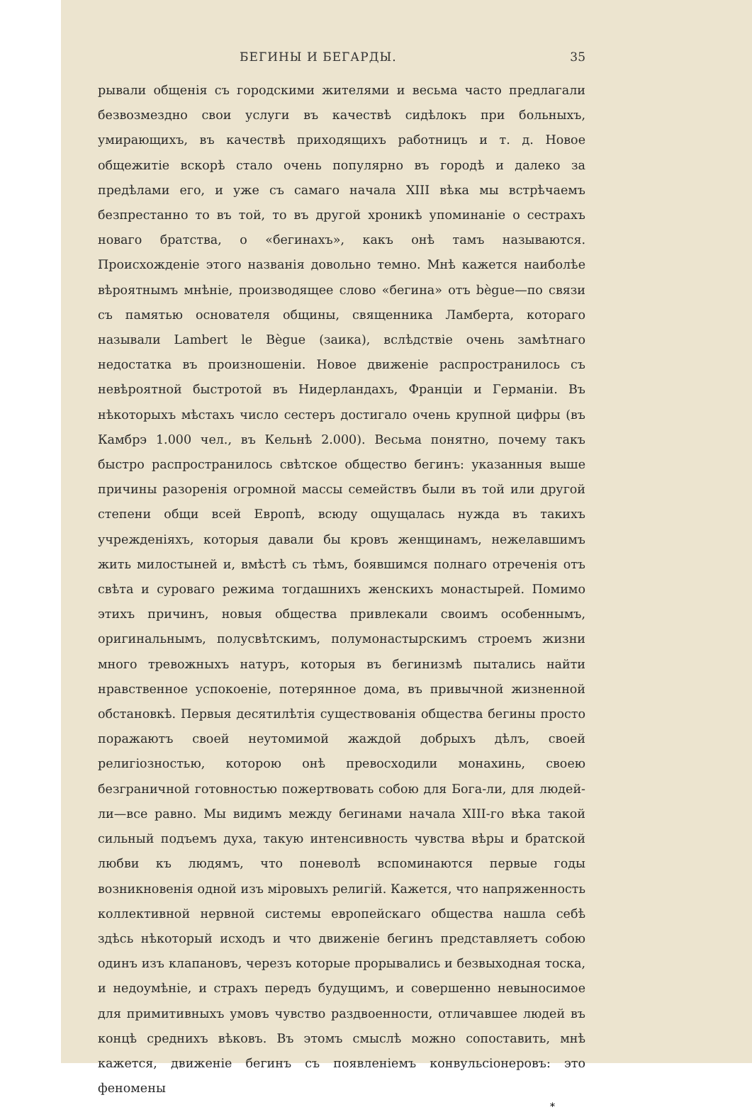БЕГИНЫ И БЕГАРДЫ. 35
рывали общенія съ городскими жителями и весьма часто предлагали безвозмездно свои услуги въ качествѣ сидѣлокъ при больныхъ, умирающихъ, въ качествѣ приходящихъ работницъ и т. д. Новое общежитіе вскорѣ стало очень популярно въ городѣ и далеко за предѣлами его, и уже съ самаго начала XIII вѣка мы встрѣчаемъ безпрестанно то въ той, то въ другой хроникѣ упоминаніе о сестрахъ новаго братства, о «бегинахъ», какъ онѣ тамъ называются. Происхожденіе этого названія довольно темно. Мнѣ кажется наиболѣе вѣроятнымъ мнѣніе, производящее слово «бегина» отъ bègue—по связи съ памятью основателя общины, священника Ламберта, котораго называли Lambert le Bègue (заика), вслѣдствіе очень замѣтнаго недостатка въ произношеніи. Новое движеніе распространилось съ невѣроятной быстротой въ Нидерландахъ, Франціи и Германіи. Въ нѣкоторыхъ мѣстахъ число сестеръ достигало очень крупной цифры (въ Камбрэ 1.000 чел., въ Кельнѣ 2.000). Весьма понятно, почему такъ быстро распространилось свѣтское общество бегинъ: указанныя выше причины разоренія огромной массы семействъ были въ той или другой степени общи всей Европѣ, всюду ощущалась нужда въ такихъ учрежденіяхъ, которыя давали бы кровъ женщинамъ, нежелавшимъ жить милостыней и, вмѣстѣ съ тѣмъ, боявшимся полнаго отреченія отъ свѣта и суроваго режима тогдашнихъ женскихъ монастырей. Помимо этихъ причинъ, новыя общества привлекали своимъ особеннымъ, оригинальнымъ, полусвѣтскимъ, полумонастырскимъ строемъ жизни много тревожныхъ натуръ, которыя въ бегинизмѣ пытались найти нравственное успокоеніе, потерянное дома, въ привычной жизненной обстановкѣ. Первыя десятилѣтія существованія общества бегины просто поражаютъ своей неутомимой жаждой добрыхъ дѣлъ, своей религіозностью, которою онѣ превосходили монахинь, своею безграничной готовностью пожертвовать собою для Бога-ли, для людей-ли—все равно. Мы видимъ между бегинами начала XIII-го вѣка такой сильный подъемъ духа, такую интенсивность чувства вѣры и братской любви къ людямъ, что поневолѣ вспоминаются первые годы возникновенія одной изъ міровыхъ религій. Кажется, что напряженность коллективной нервной системы европейскаго общества нашла себѣ здѣсь нѣкоторый исходъ и что движеніе бегинъ представляетъ собою одинъ изъ клапановъ, черезъ которые прорывались и безвыходная тоска, и недоумѣніе, и страхъ передъ будущимъ, и совершенно невыносимое для примитивныхъ умовъ чувство раздвоенности, отличавшее людей въ концѣ среднихъ вѣковъ. Въ этомъ смыслѣ можно сопоставить, мнѣ кажется, движеніе бегинъ съ появленіемъ конвульсіонеровъ: это феномены
*